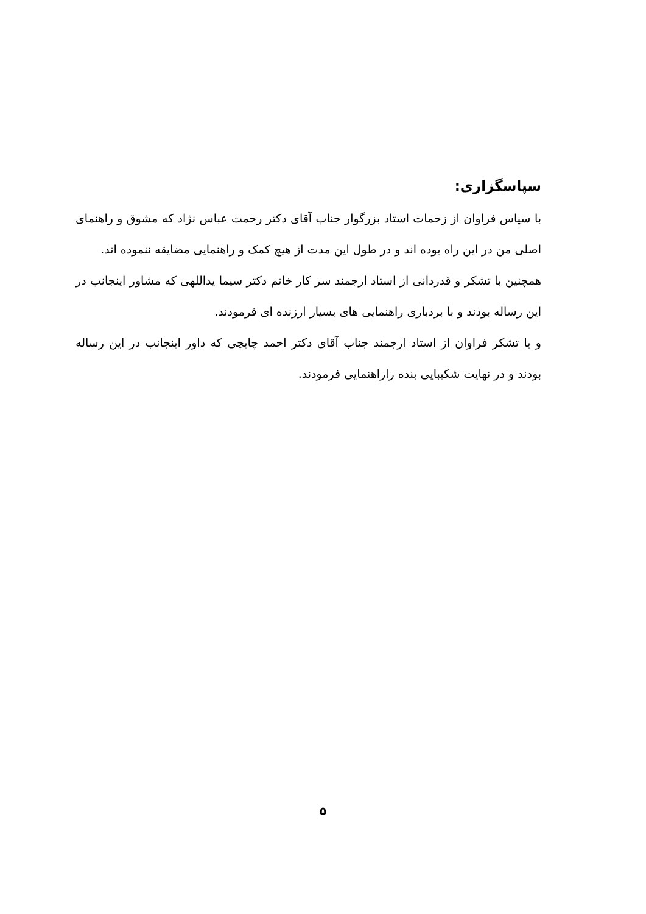سپاسگزاری:
با سپاس فراوان از زحمات استاد بزرگوار جناب آقای دکتر رحمت عباس نژاد که مشوق و راهنمای اصلی من در این راه بوده اند و در طول این مدت از هیچ کمک و راهنمایی مضایقه ننموده اند.
همچنین با تشکر و قدردانی از استاد ارجمند سر کار خانم دکتر سیما یداللهی که مشاور اینجانب در این رساله بودند و با بردباری راهنمایی های بسیار ارزنده ای فرمودند.
و با تشکر فراوان از استاد ارجمند جناب آقای دکتر احمد چایچی که داور اینجانب در این رساله بودند و در نهایت شکیبایی بنده راراهنمایی فرمودند.
۵